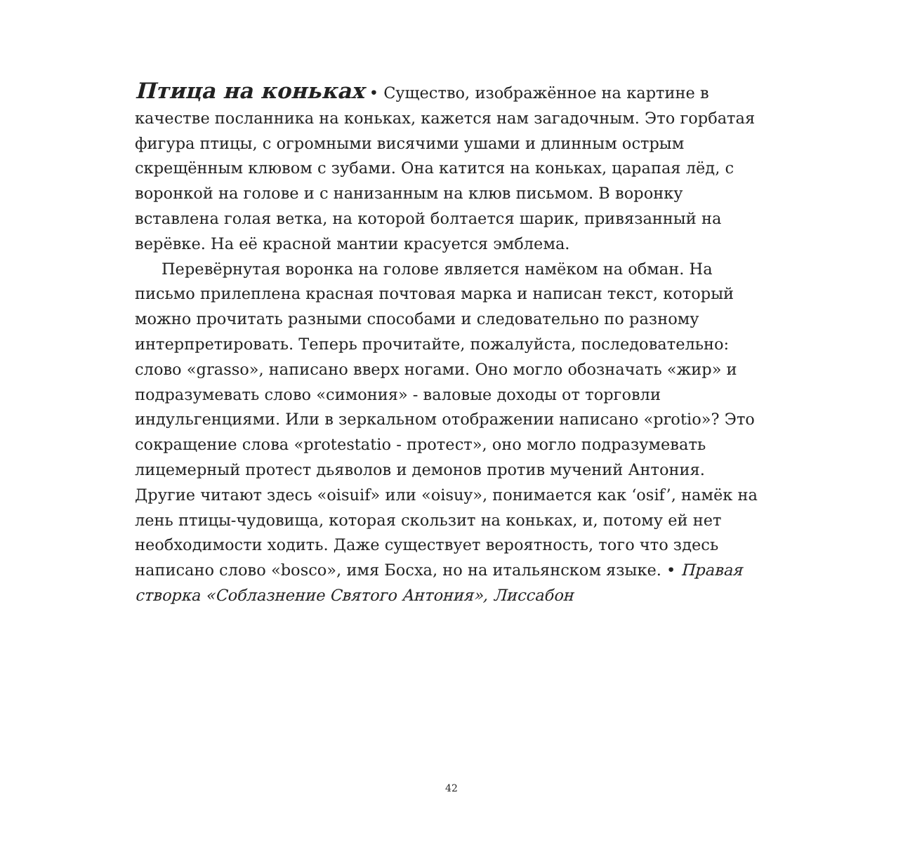Птица на коньках • Существо, изображённое на картине в качестве посланника на коньках, кажется нам загадочным. Это горбатая фигура птицы, с огромными висячими ушами и длинным острым скрещённым клювом с зубами. Она катится на коньках, царапая лёд, с воронкой на голове и с нанизанным на клюв письмом. В воронку вставлена голая ветка, на которой болтается шарик, привязанный на верёвке. На её красной мантии красуется эмблема.
Перевёрнутая воронка на голове является намёком на обман. На письмо прилеплена красная почтовая марка и написан текст, который можно прочитать разными способами и следовательно по разному интерпретировать. Теперь прочитайте, пожалуйста, последовательно: слово «grasso», написано вверх ногами. Оно могло обозначать «жир» и подразумевать слово «симония» - валовые доходы от торговли индульгенциями. Или в зеркальном отображении написано «protio»? Это сокращение слова «protestatio - протест», оно могло подразумевать лицемерный протест дьяволов и демонов против мучений Антония. Другие читают здесь «oisuif» или «oisuy», понимается как ‘osif’, намёк на лень птицы-чудовища, которая скользит на коньках, и, потому ей нет необходимости ходить. Даже существует вероятность, того что здесь написано слово «bosco», имя Босха, но на итальянском языке. • Правая створка «Соблазнение Святого Антония», Лиссабон
42